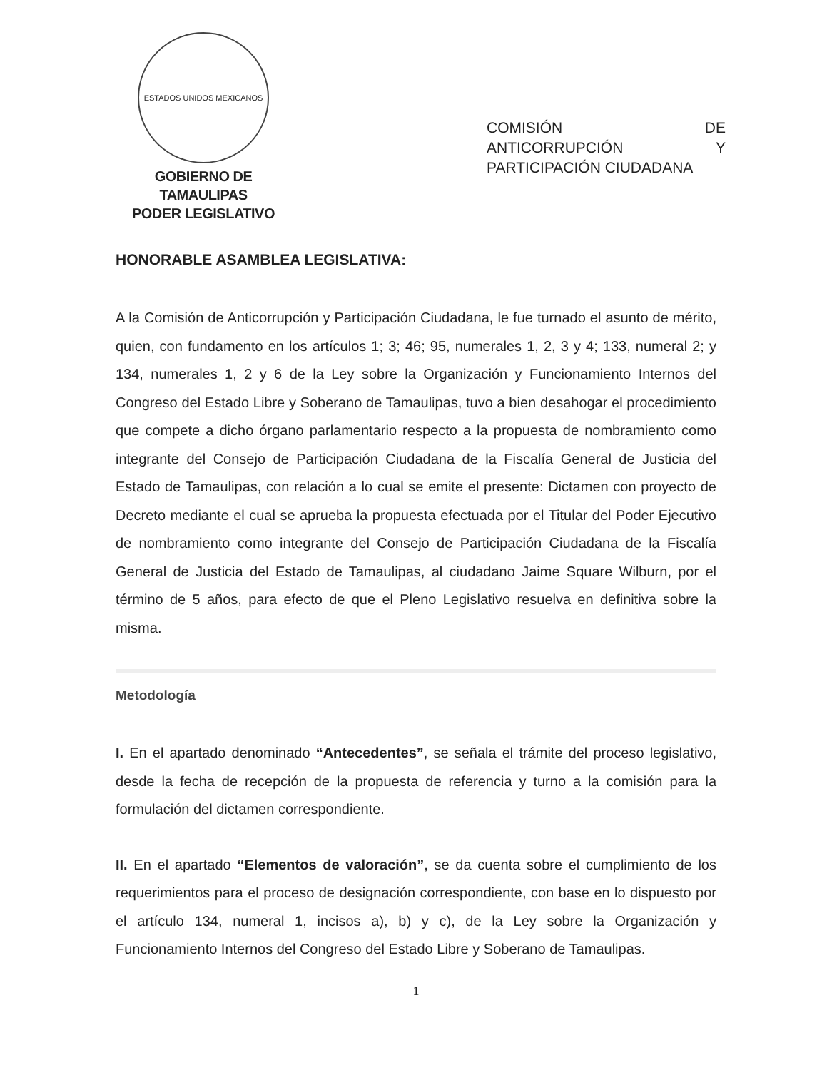ESTADOS UNIDOS MEXICANOS
GOBIERNO DE TAMAULIPAS
PODER LEGISLATIVO
COMISIÓN DE
ANTICORRUPCIÓN Y
PARTICIPACIÓN CIUDADANA
HONORABLE ASAMBLEA LEGISLATIVA:
A la Comisión de Anticorrupción y Participación Ciudadana, le fue turnado el asunto de mérito, quien, con fundamento en los artículos 1; 3; 46; 95, numerales 1, 2, 3 y 4; 133, numeral 2; y 134, numerales 1, 2 y 6 de la Ley sobre la Organización y Funcionamiento Internos del Congreso del Estado Libre y Soberano de Tamaulipas, tuvo a bien desahogar el procedimiento que compete a dicho órgano parlamentario respecto a la propuesta de nombramiento como integrante del Consejo de Participación Ciudadana de la Fiscalía General de Justicia del Estado de Tamaulipas, con relación a lo cual se emite el presente: Dictamen con proyecto de Decreto mediante el cual se aprueba la propuesta efectuada por el Titular del Poder Ejecutivo de nombramiento como integrante del Consejo de Participación Ciudadana de la Fiscalía General de Justicia del Estado de Tamaulipas, al ciudadano Jaime Square Wilburn, por el término de 5 años, para efecto de que el Pleno Legislativo resuelva en definitiva sobre la misma.
Metodología
I. En el apartado denominado “Antecedentes”, se señala el trámite del proceso legislativo, desde la fecha de recepción de la propuesta de referencia y turno a la comisión para la formulación del dictamen correspondiente.
II. En el apartado “Elementos de valoración”, se da cuenta sobre el cumplimiento de los requerimientos para el proceso de designación correspondiente, con base en lo dispuesto por el artículo 134, numeral 1, incisos a), b) y c), de la Ley sobre la Organización y Funcionamiento Internos del Congreso del Estado Libre y Soberano de Tamaulipas.
1